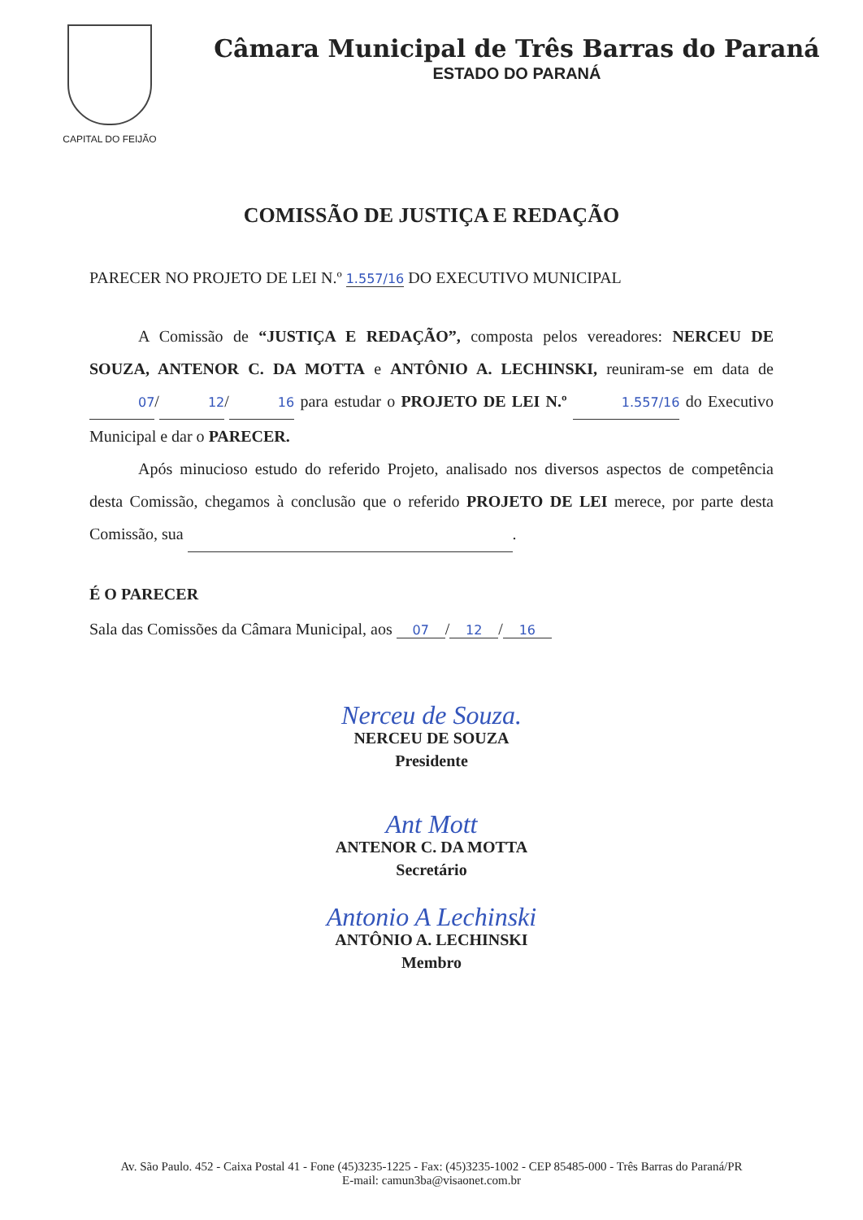CAPITAL DO FEIJÃO
Câmara Municipal de Três Barras do Paraná
ESTADO DO PARANÁ
COMISSÃO DE JUSTIÇA E REDAÇÃO
PARECER NO PROJETO DE LEI N.º 1.557/16 DO EXECUTIVO MUNICIPAL
A Comissão de “JUSTIÇA E REDAÇÃO”, composta pelos vereadores: NERCEU DE SOUZA, ANTENOR C. DA MOTTA e ANTÔNIO A. LECHINSKI, reuniram-se em data de 07 / 12 / 16 para estudar o PROJETO DE LEI N.º 1.557/16 do Executivo Municipal e dar o PARECER.
Após minucioso estudo do referido Projeto, analisado nos diversos aspectos de competência desta Comissão, chegamos à conclusão que o referido PROJETO DE LEI merece, por parte desta Comissão, sua .
É O PARECER
Sala das Comissões da Câmara Municipal, aos 07 / 12 / 16
Nerceu de Souza.
NERCEU DE SOUZA
Presidente
Ant Mott
ANTENOR C. DA MOTTA
Secretário
Antonio A Lechinski
ANTÔNIO A. LECHINSKI
Membro
Av. São Paulo. 452 - Caixa Postal 41 - Fone (45)3235-1225 - Fax: (45)3235-1002 - CEP 85485-000 - Três Barras do Paraná/PR
E-mail: camun3ba@visaonet.com.br